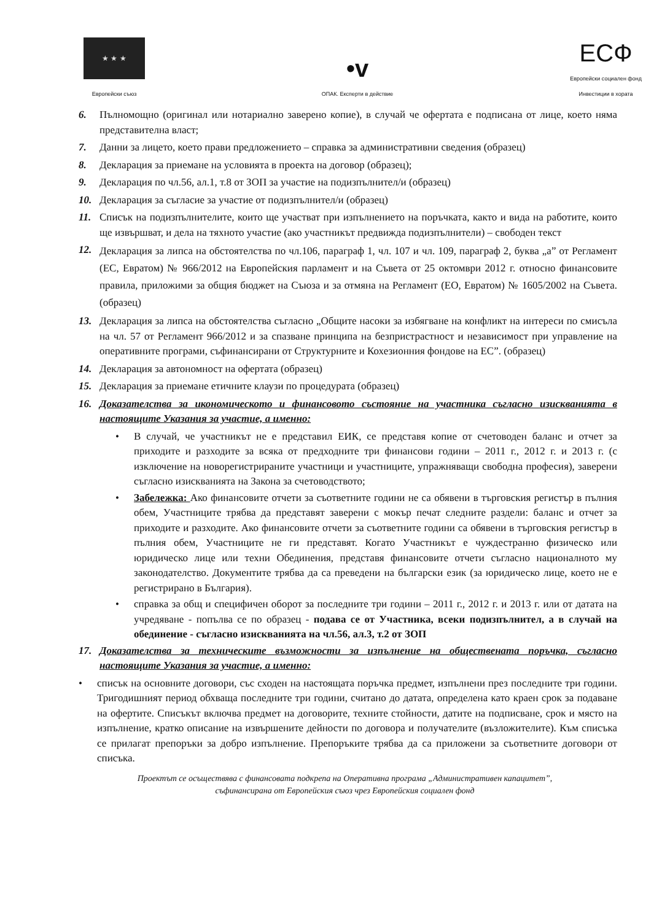★ ★ ★
Европейски съюз
•v
ОПАК. Експерти в действие
ЕСФ
Европейски социален фонд
Инвестиции в хората
6. Пълномощно (оригинал или нотариално заверено копие), в случай че офертата е подписана от лице, което няма представителна власт;
7. Данни за лицето, което прави предложението – справка за административни сведения (образец)
8. Декларация за приемане на условията в проекта на договор (образец);
9. Декларация по чл.56, ал.1, т.8 от ЗОП за участие на подизпълнител/и (образец)
10. Декларация за съгласие за участие от подизпълнител/и (образец)
11. Списък на подизпълнителите, които ще участват при изпълнението на поръчката, както и вида на работите, които ще извършват, и дела на тяхното участие (ако участникът предвижда подизпълнители) – свободен текст
12. Декларация за липса на обстоятелства по чл.106, параграф 1, чл. 107 и чл. 109, параграф 2, буква „а” от Регламент (ЕС, Евратом) № 966/2012 на Европейския парламент и на Съвета от 25 октомври 2012 г. относно финансовите правила, приложими за общия бюджет на Съюза и за отмяна на Регламент (ЕО, Евратом) № 1605/2002 на Съвета. (образец)
13. Декларация за липса на обстоятелства съгласно „Общите насоки за избягване на конфликт на интереси по смисъла на чл. 57 от Регламент 966/2012 и за спазване принципа на безпристрастност и независимост при управление на оперативните програми, съфинансирани от Структурните и Кохезионния фондове на ЕС”. (образец)
14. Декларация за автономност на офертата (образец)
15. Декларация за приемане етичните клаузи по процедурата (образец)
16. Доказателства за икономическото и финансовото състояние на участника съгласно изискванията в настоящите Указания за участие, а именно:
• В случай, че участникът не е представил ЕИК, се представя копие от счетоводен баланс и отчет за приходите и разходите за всяка от предходните три финансови години – 2011 г., 2012 г. и 2013 г. (с изключение на новорегистрираните участници и участниците, упражняващи свободна професия), заверени съгласно изискванията на Закона за счетоводството;
• Забележка: Ако финансовите отчети за съответните години не са обявени в търговския регистър в пълния обем, Участниците трябва да представят заверени с мокър печат следните раздели: баланс и отчет за приходите и разходите. Ако финансовите отчети за съответните години са обявени в търговския регистър в пълния обем, Участниците не ги представят. Когато Участникът е чуждестранно физическо или юридическо лице или техни Обединения, представя финансовите отчети съгласно националното му законодателство. Документите трябва да са преведени на български език (за юридическо лице, което не е регистрирано в България).
• справка за общ и специфичен оборот за последните три години – 2011 г., 2012 г. и 2013 г. или от датата на учредяване - попълва се по образец - подава се от Участника, всеки подизпълнител, а в случай на обединение - съгласно изискванията на чл.56, ал.3, т.2 от ЗОП
17. Доказателства за техническите възможности за изпълнение на обществената поръчка, съгласно настоящите Указания за участие, а именно:
• списък на основните договори, със сходен на настоящата поръчка предмет, изпълнени през последните три години. Тригодишният период обхваща последните три години, считано до датата, определена като краен срок за подаване на офертите. Списъкът включва предмет на договорите, техните стойности, датите на подписване, срок и място на изпълнение, кратко описание на извършените дейности по договора и получателите (възложителите). Към списъка се прилагат препоръки за добро изпълнение. Препоръките трябва да са приложени за съответните договори от списъка.
Проектът се осъществява с финансовата подкрепа на Оперативна програма „Административен капацитет”,
съфинансирана от Европейския съюз чрез Европейския социален фонд